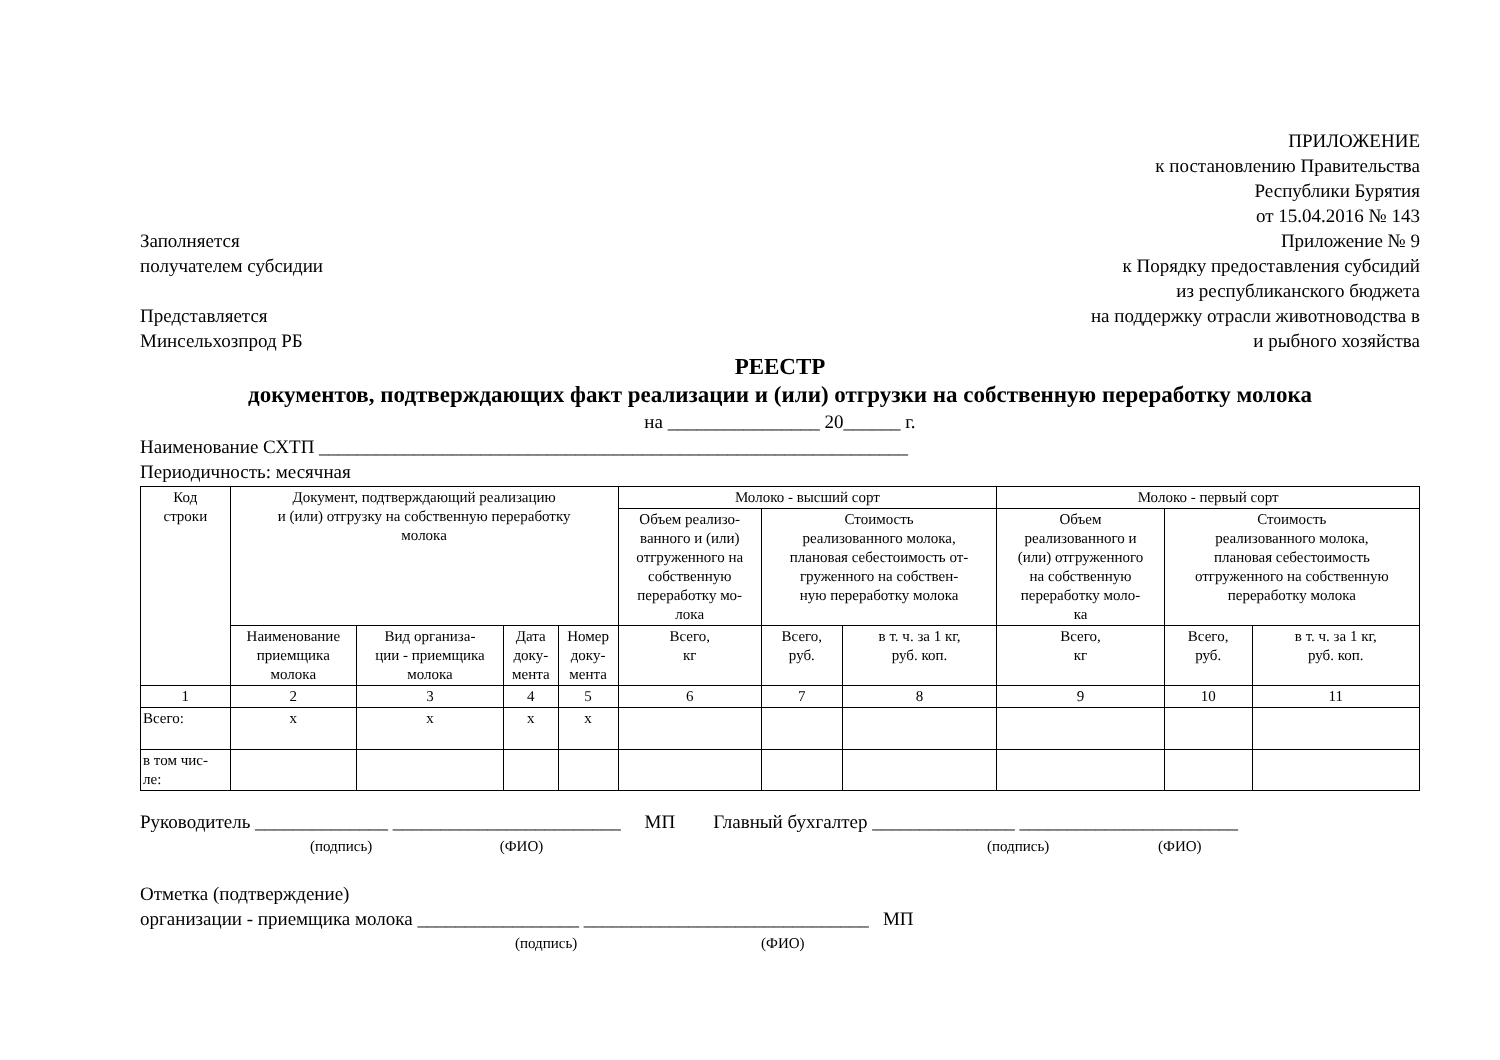Заполняется
получателем субсидии
Представляется
Минсельхозпрод РБ
ПРИЛОЖЕНИЕ
к постановлению Правительства
Республики Бурятия
от 15.04.2016 № 143
Приложение № 9
к Порядку предоставления субсидий
из республиканского бюджета
на поддержку отрасли животноводства в
и рыбного хозяйства
РЕЕСТР
документов, подтверждающих факт реализации и (или) отгрузки на собственную переработку молока
на ________________ 20______ г.
Наименование СХТП ______________________________________________________________
Периодичность: месячная
| Код строки | Документ, подтверждающий реализацию и (или) отгрузку на собственную переработку молока | | | | Молоко - высший сорт | | | Молоко - первый сорт | | |
| --- | --- | --- | --- | --- | --- | --- | --- | --- | --- | --- |
| | | | | | Объем реализо- ванного и (или) отгруженного на собственную переработку мо- лока | Стоимость реализованного молока, плановая себестоимость от- груженного на собствен- ную переработку молока | | Объем реализованного и (или) отгруженного на собственную переработку моло- ка | Стоимость реализованного молока, плановая себестоимость отгруженного на собственную переработку молока | |
| | Наименование приемщика молока | Вид организа- ции - приемщика молока | Дата доку- мента | Номер доку- мента | Всего, кг | Всего, руб. | в т. ч. за 1 кг, руб. коп. | Всего, кг | Всего, руб. | в т. ч. за 1 кг, руб. коп. |
| 1 | 2 | 3 | 4 | 5 | 6 | 7 | 8 | 9 | 10 | 11 |
| Всего: | х | х | х | х | | | | | | |
| в том чис- ле: | | | | | | | | | | |
Руководитель ______________ ________________________ МП Главный бухгалтер _______________ _______________________
(подпись) (ФИО) (подпись) (ФИО)
Отметка (подтверждение)
организации - приемщика молока _________________ ______________________________ МП
(подпись) (ФИО)